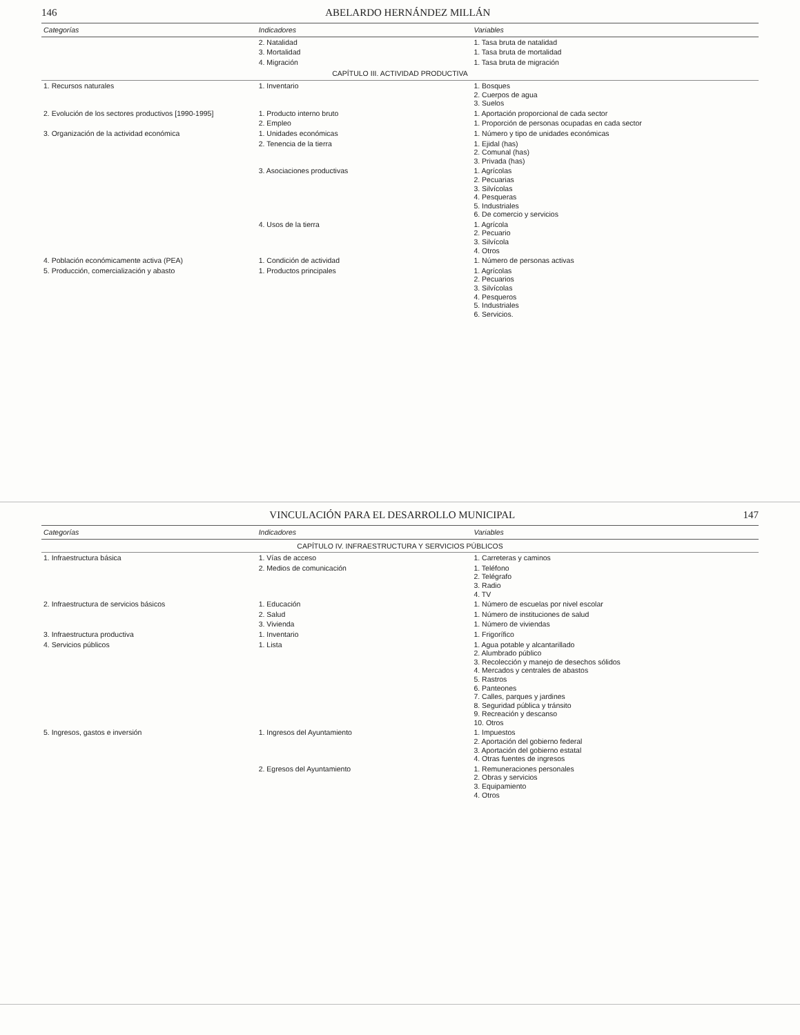146 ABELARDO HERNÁNDEZ MILLÁN
| Categorías | Indicadores | Variables |
| --- | --- | --- |
| | 2. Natalidad | 1. Tasa bruta de natalidad |
| | 3. Mortalidad | 1. Tasa bruta de mortalidad |
| | 4. Migración | 1. Tasa bruta de migración |
| CAPÍTULO III. ACTIVIDAD PRODUCTIVA | | |
| 1. Recursos naturales | 1. Inventario | 1. Bosques 2. Cuerpos de agua 3. Suelos |
| 2. Evolución de los sectores productivos [1990-1995] | 1. Producto interno bruto | 1. Aportación proporcional de cada sector |
| | 2. Empleo | 1. Proporción de personas ocupadas en cada sector |
| 3. Organización de la actividad económica | 1. Unidades económicas | 1. Número y tipo de unidades económicas |
| | 2. Tenencia de la tierra | 1. Ejidal (has) 2. Comunal (has) 3. Privada (has) |
| | 3. Asociaciones productivas | 1. Agrícolas 2. Pecuarias 3. Silvícolas 4. Pesqueras 5. Industriales 6. De comercio y servicios |
| | 4. Usos de la tierra | 1. Agrícola 2. Pecuario 3. Silvícola 4. Otros |
| 4. Población económicamente activa (PEA) | 1. Condición de actividad | 1. Número de personas activas |
| 5. Producción, comercialización y abasto | 1. Productos principales | 1. Agrícolas 2. Pecuarios 3. Silvícolas 4. Pesqueros 5. Industriales 6. Servicios. |
VINCULACIÓN PARA EL DESARROLLO MUNICIPAL 147
| Categorías | Indicadores | Variables |
| --- | --- | --- |
| CAPÍTULO IV. INFRAESTRUCTURA Y SERVICIOS PÚBLICOS | | |
| 1. Infraestructura básica | 1. Vías de acceso | 1. Carreteras y caminos |
| | 2. Medios de comunicación | 1. Teléfono 2. Telégrafo 3. Radio 4. TV |
| 2. Infraestructura de servicios básicos | 1. Educación | 1. Número de escuelas por nivel escolar |
| | 2. Salud | 1. Número de instituciones de salud |
| | 3. Vivienda | 1. Número de viviendas |
| 3. Infraestructura productiva | 1. Inventario | 1. Frigorífico |
| 4. Servicios públicos | 1. Lista | 1. Agua potable y alcantarillado 2. Alumbrado público 3. Recolección y manejo de desechos sólidos 4. Mercados y centrales de abastos 5. Rastros 6. Panteones 7. Calles, parques y jardines 8. Seguridad pública y tránsito 9. Recreación y descanso 10. Otros |
| 5. Ingresos, gastos e inversión | 1. Ingresos del Ayuntamiento | 1. Impuestos 2. Aportación del gobierno federal 3. Aportación del gobierno estatal 4. Otras fuentes de ingresos |
| | 2. Egresos del Ayuntamiento | 1. Remuneraciones personales 2. Obras y servicios 3. Equipamiento 4. Otros |